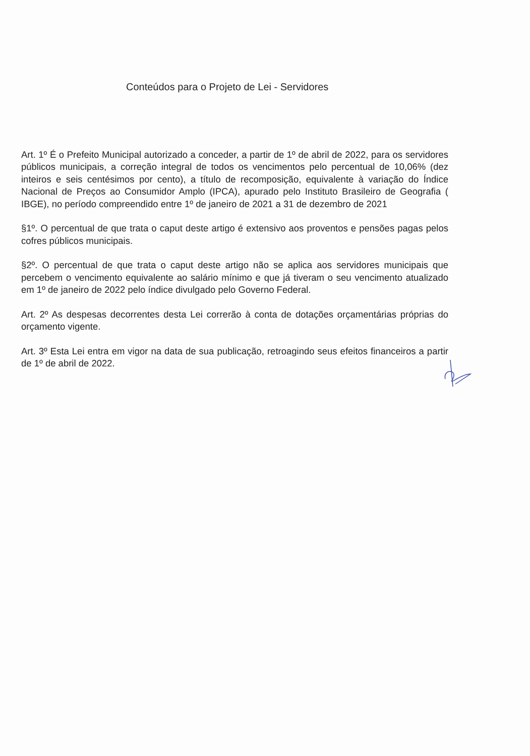Conteúdos para o Projeto de Lei - Servidores
Art. 1º É o Prefeito Municipal autorizado a conceder, a partir de 1º de abril de 2022, para os servidores públicos municipais, a correção integral de todos os vencimentos pelo percentual de 10,06% (dez inteiros e seis centésimos por cento), a título de recomposição, equivalente à variação do Índice Nacional de Preços ao Consumidor Amplo (IPCA), apurado pelo Instituto Brasileiro de Geografia ( IBGE), no período compreendido entre 1º de janeiro de 2021 a 31 de dezembro de 2021
§1º. O percentual de que trata o caput deste artigo é extensivo aos proventos e pensões pagas pelos cofres públicos municipais.
§2º. O percentual de que trata o caput deste artigo não se aplica aos servidores municipais que percebem o vencimento equivalente ao salário mínimo e que já tiveram o seu vencimento atualizado em 1º de janeiro de 2022 pelo índice divulgado pelo Governo Federal.
Art. 2º As despesas decorrentes desta Lei correrão à conta de dotações orçamentárias próprias do orçamento vigente.
Art. 3º Esta Lei entra em vigor na data de sua publicação, retroagindo seus efeitos financeiros a partir de 1º de abril de 2022.